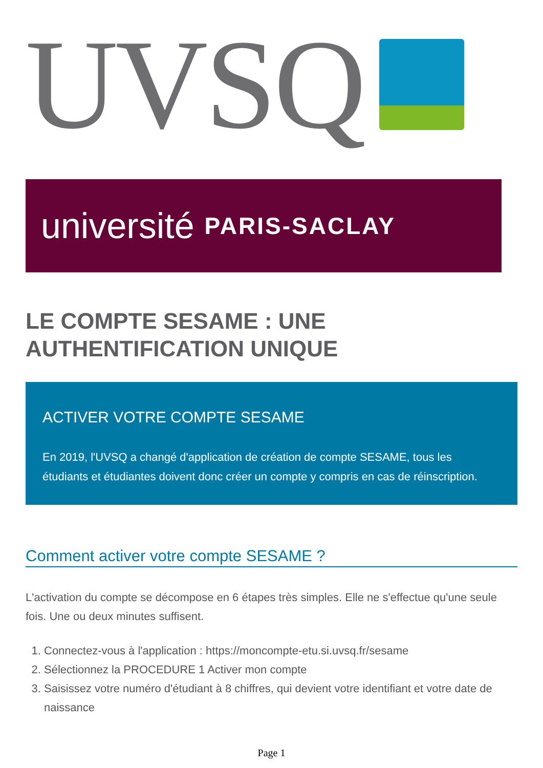UVSQ
université PARIS-SACLAY
LE COMPTE SESAME : UNE AUTHENTIFICATION UNIQUE
ACTIVER VOTRE COMPTE SESAME
En 2019, l'UVSQ a changé d'application de création de compte SESAME, tous les étudiants et étudiantes doivent donc créer un compte y compris en cas de réinscription.
Comment activer votre compte SESAME ?
L'activation du compte se décompose en 6 étapes très simples. Elle ne s'effectue qu'une seule fois. Une ou deux minutes suffisent.
1. Connectez-vous à l'application : https://moncompte-etu.si.uvsq.fr/sesame
2. Sélectionnez la PROCEDURE 1 Activer mon compte
3. Saisissez votre numéro d'étudiant à 8 chiffres, qui devient votre identifiant et votre date de naissance
Page 1